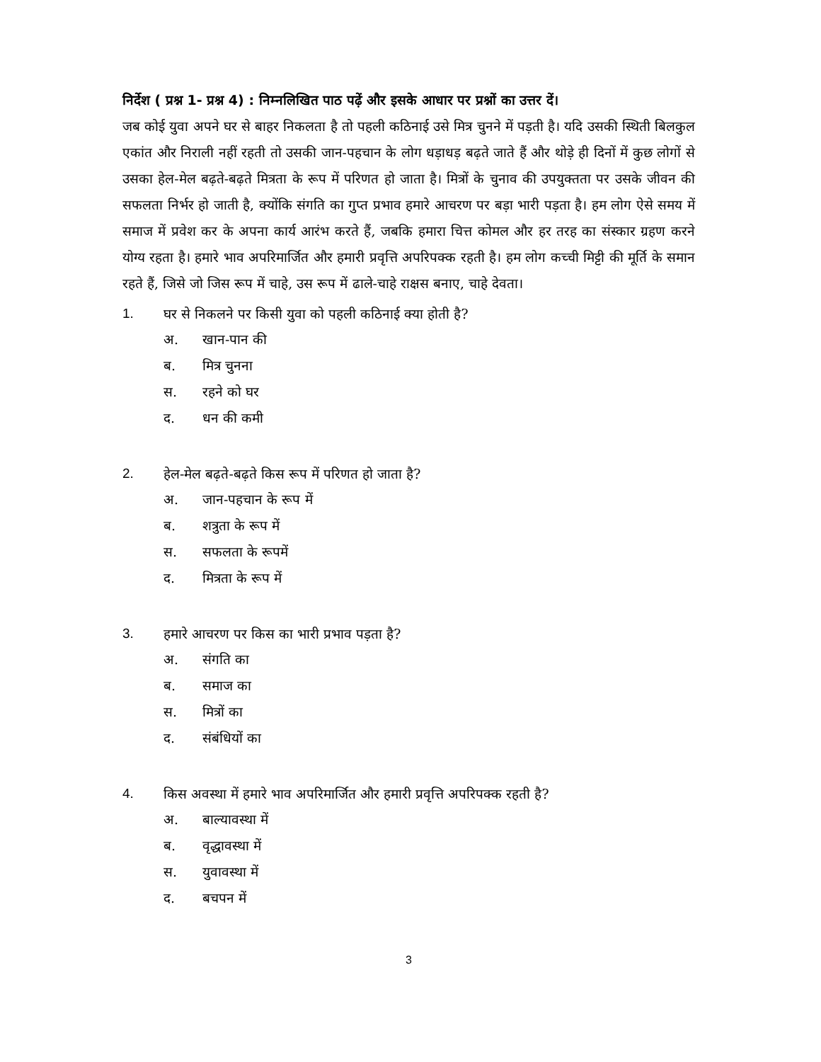निर्देश ( प्रश्न 1- प्रश्न 4) : निम्नलिखित पाठ पढ़ें और इसके आधार पर प्रश्नों का उत्तर दें।
जब कोई युवा अपने घर से बाहर निकलता है तो पहली कठिनाई उसे मित्र चुनने में पड़ती है। यदि उसकी स्थिती बिलकुल एकांत और निराली नहीं रहती तो उसकी जान-पहचान के लोग धड़ाधड़ बढ़ते जाते हैं और थोड़े ही दिनों में कुछ लोगों से उसका हेल-मेल बढ़ते-बढ़ते मित्रता के रूप में परिणत हो जाता है। मित्रों के चुनाव की उपयुक्तता पर उसके जीवन की सफलता निर्भर हो जाती है, क्योंकि संगति का गुप्त प्रभाव हमारे आचरण पर बड़ा भारी पड़ता है। हम लोग ऐसे समय में समाज में प्रवेश कर के अपना कार्य आरंभ करते हैं, जबकि हमारा चित्त कोमल और हर तरह का संस्कार ग्रहण करने योग्य रहता है। हमारे भाव अपरिमार्जित और हमारी प्रवृत्ति अपरिपक्क रहती है। हम लोग कच्ची मिट्टी की मूर्ति के समान रहते हैं, जिसे जो जिस रूप में चाहे, उस रूप में ढाले-चाहे राक्षस बनाए, चाहे देवता।
1. घर से निकलने पर किसी युवा को पहली कठिनाई क्या होती है?
अ. खान-पान की
ब. मित्र चुनना
स. रहने को घर
द. धन की कमी
2. हेल-मेल बढ़ते-बढ़ते किस रूप में परिणत हो जाता है?
अ. जान-पहचान के रूप में
ब. शत्रुता के रूप में
स. सफलता के रूपमें
द. मित्रता के रूप में
3. हमारे आचरण पर किस का भारी प्रभाव पड़ता है?
अ. संगति का
ब. समाज का
स. मित्रों का
द. संबंधियों का
4. किस अवस्था में हमारे भाव अपरिमार्जित और हमारी प्रवृत्ति अपरिपक्क रहती है?
अ. बाल्यावस्था में
ब. वृद्धावस्था में
स. युवावस्था में
द. बचपन में
3